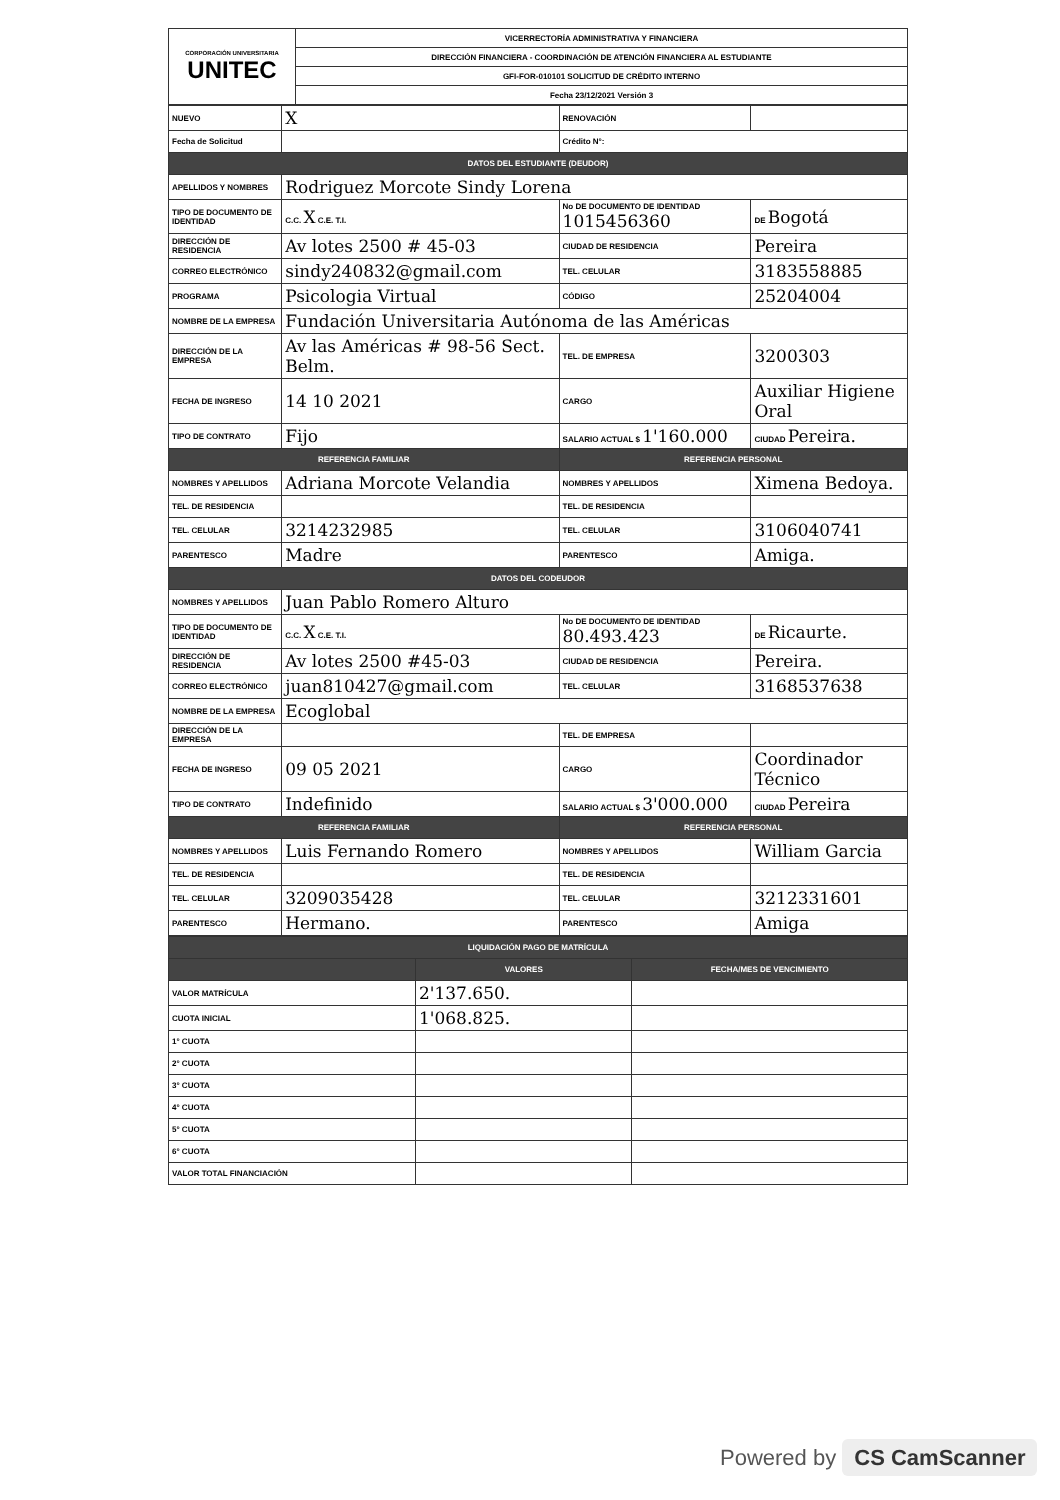| CORPORACIÓN UNIVERSITARIA UNITEC | VICERRECTORÍA ADMINISTRATIVA Y FINANCIERA |
| | DIRECCIÓN FINANCIERA - COORDINACIÓN DE ATENCIÓN FINANCIERA AL ESTUDIANTE |
| | GFI-FOR-010101 SOLICITUD DE CRÉDITO INTERNO |
| | Fecha 23/12/2021 Versión 3 |
| NUEVO | X | RENOVACIÓN | |
| Fecha de Solicitud | | Crédito N°: | |
| DATOS DEL ESTUDIANTE (DEUDOR) | | | |
| APELLIDOS Y NOMBRES | Rodriguez Morcote Sindy Lorena | | |
| TIPO DE DOCUMENTO DE IDENTIDAD | C.C. X C.E. T.I. | No DE DOCUMENTO DE IDENTIDAD 1015456360 | DE Bogotá |
| DIRECCIÓN DE RESIDENCIA | Av lotes 2500 # 45-03 | CIUDAD DE RESIDENCIA | Pereira |
| CORREO ELECTRÓNICO | sindy240832@gmail.com | TEL. CELULAR | 3183558885 |
| PROGRAMA | Psicologia Virtual | CÓDIGO | 25204004 |
| NOMBRE DE LA EMPRESA | Fundación Universitaria Autónoma de las Américas | | |
| DIRECCIÓN DE LA EMPRESA | Av las Américas # 98-56 Sect. Belm. | TEL. DE EMPRESA | 3200303 |
| FECHA DE INGRESO | 14 10 2021 | CARGO | Auxiliar Higiene Oral |
| TIPO DE CONTRATO | Fijo | SALARIO ACTUAL $ 1'160.000 | CIUDAD Pereira. |
| REFERENCIA FAMILIAR | | REFERENCIA PERSONAL | |
| NOMBRES Y APELLIDOS | Adriana Morcote Velandia | NOMBRES Y APELLIDOS | Ximena Bedoya. |
| TEL. DE RESIDENCIA | | TEL. DE RESIDENCIA | |
| TEL. CELULAR | 3214232985 | TEL. CELULAR | 3106040741 |
| PARENTESCO | Madre | PARENTESCO | Amiga. |
| DATOS DEL CODEUDOR | | | |
| NOMBRES Y APELLIDOS | Juan Pablo Romero Alturo | | |
| TIPO DE DOCUMENTO DE IDENTIDAD | C.C. X C.E. T.I. | No DE DOCUMENTO DE IDENTIDAD 80.493.423 | DE Ricaurte. |
| DIRECCIÓN DE RESIDENCIA | Av lotes 2500 #45-03 | CIUDAD DE RESIDENCIA | Pereira. |
| CORREO ELECTRÓNICO | juan810427@gmail.com | TEL. CELULAR | 3168537638 |
| NOMBRE DE LA EMPRESA | Ecoglobal | | |
| DIRECCIÓN DE LA EMPRESA | | TEL. DE EMPRESA | |
| FECHA DE INGRESO | 09 05 2021 | CARGO | Coordinador Técnico |
| TIPO DE CONTRATO | Indefinido | SALARIO ACTUAL $ 3'000.000 | CIUDAD Pereira |
| REFERENCIA FAMILIAR | | REFERENCIA PERSONAL | |
| NOMBRES Y APELLIDOS | Luis Fernando Romero | NOMBRES Y APELLIDOS | William Garcia |
| TEL. DE RESIDENCIA | | TEL. DE RESIDENCIA | |
| TEL. CELULAR | 3209035428 | TEL. CELULAR | 3212331601 |
| PARENTESCO | Hermano. | PARENTESCO | Amiga |
| LIQUIDACIÓN PAGO DE MATRÍCULA | | |
| | VALORES | FECHA/MES DE VENCIMIENTO |
| VALOR MATRÍCULA | 2'137.650. | |
| CUOTA INICIAL | 1'068.825. | |
| 1° CUOTA | | |
| 2° CUOTA | | |
| 3° CUOTA | | |
| 4° CUOTA | | |
| 5° CUOTA | | |
| 6° CUOTA | | |
| VALOR TOTAL FINANCIACIÓN | | |
Powered by CS CamScanner